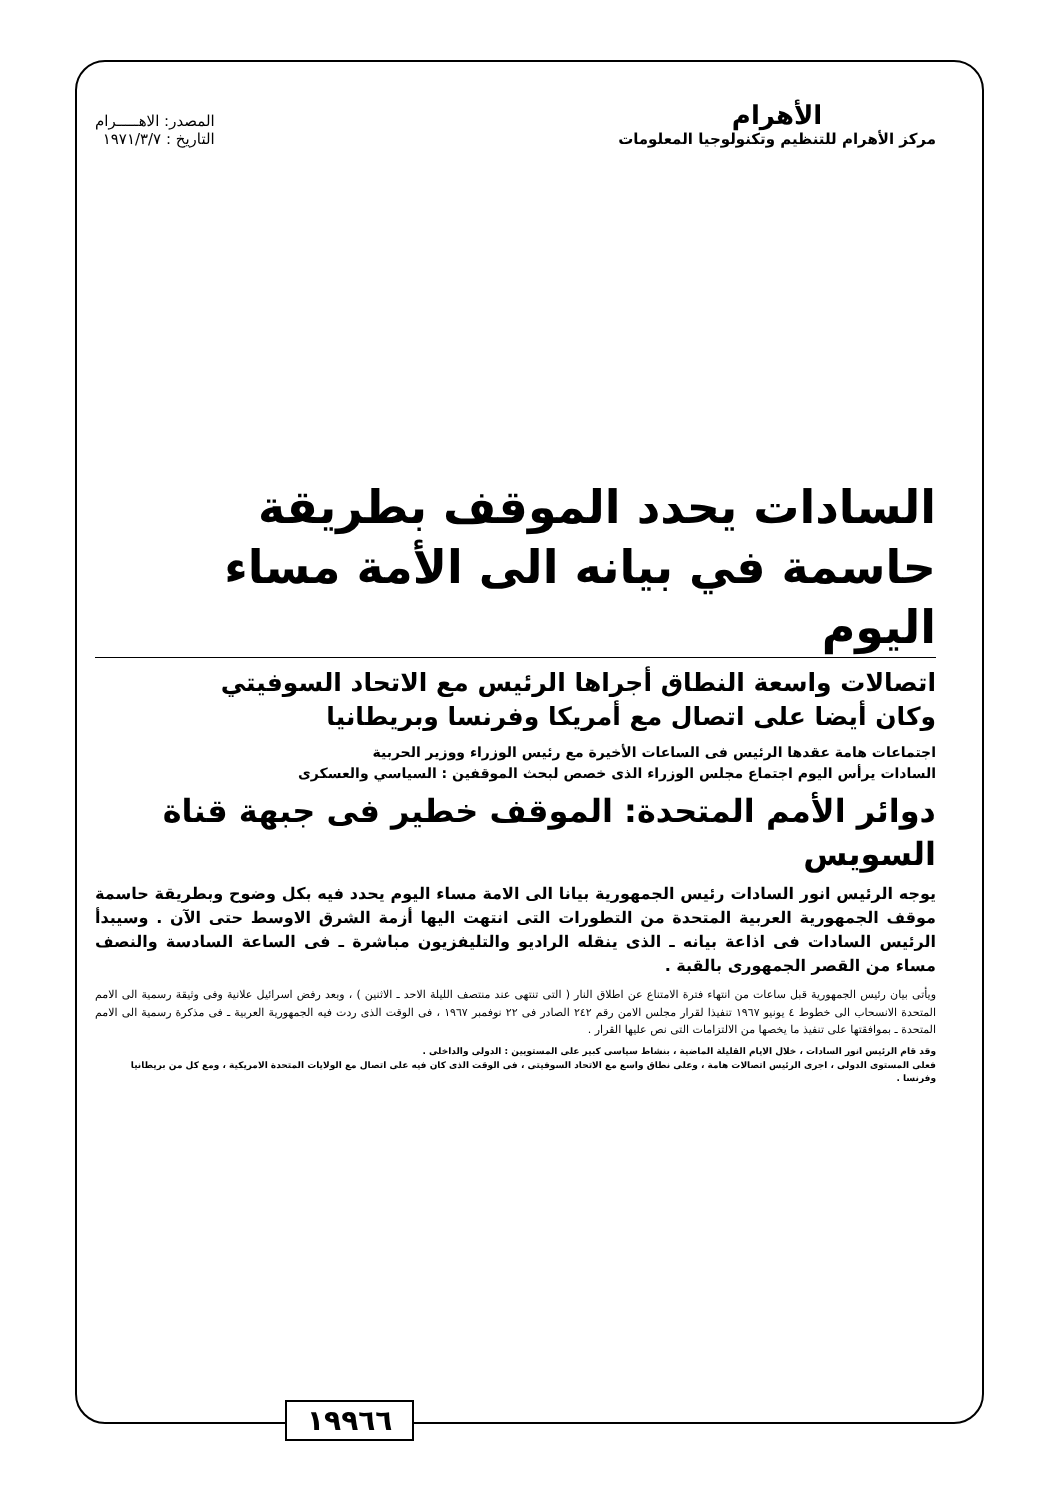الأهرام
مركز الأهرام للتنظيم وتكنولوجيا المعلومات
المصدر: الاهـــــرام
التاريخ : ١٩٧١/٣/٧
السادات يحدد الموقف بطريقة حاسمة في بيانه الى الأمة مساء اليوم
اتصالات واسعة النطاق أجراها الرئيس مع الاتحاد السوفيتي
وكان أيضا على اتصال مع أمريكا وفرنسا وبريطانيا
اجتماعات هامة عقدها الرئيس فى الساعات الأخيرة مع رئيس الوزراء ووزير الحربية
السادات يرأس اليوم اجتماع مجلس الوزراء الذى خصص لبحث الموقفين : السياسي والعسكرى
دوائر الأمم المتحدة: الموقف خطير فى جبهة قناة السويس
يوجه الرئيس انور السادات رئيس الجمهورية بيانا الى الامة مساء اليوم يحدد فيه بكل وضوح وبطريقة حاسمة موقف الجمهورية العربية المتحدة من التطورات التى انتهت اليها أزمة الشرق الاوسط حتى الآن . وسيبدأ الرئيس السادات فى اذاعة بيانه ـ الذى ينقله الراديو والتليفزيون مباشرة ـ فى الساعة السادسة والنصف مساء من القصر الجمهورى بالقبة .
ويأتى بيان رئيس الجمهورية قبل ساعات من انتهاء فترة الامتناع عن اطلاق النار ( التى تنتهى عند منتصف الليلة الاحد ـ الاثنين ) ، وبعد رفض اسرائيل علانية وفى وثيقة رسمية الى الامم المتحدة الانسحاب الى خطوط ٤ يونيو ١٩٦٧ تنفيذا لقرار مجلس الامن رقم ٢٤٢ الصادر فى ٢٢ نوفمبر ١٩٦٧ ، فى الوقت الذى ردت فيه الجمهورية العربية ـ فى مذكرة رسمية الى الامم المتحدة ـ بموافقتها على تنفيذ ما يخصها من الالتزامات التى نص عليها القرار .
وقد قام الرئيس انور السادات ، خلال الايام القليلة الماضية ، بنشاط سياسى كبير على المستويين : الدولى والداخلى .
فعلى المستوى الدولى ، اجرى الرئيس اتصالات هامة ، وعلى نطاق واسع مع الاتحاد السوفيتى ، فى الوقت الذى كان فيه على اتصال مع الولايات المتحدة الامريكية ، ومع كل من بريطانيا وفرنسا .
١٩٩٦٦